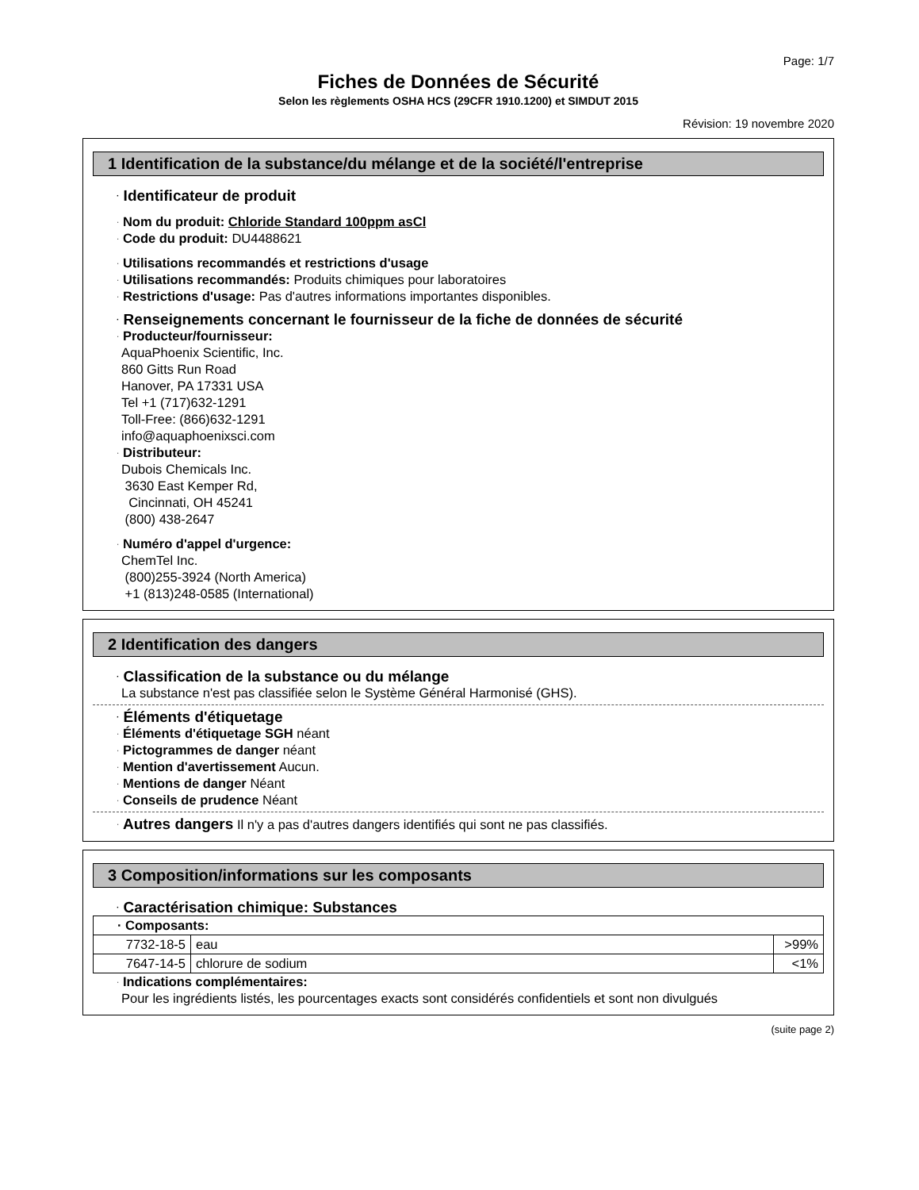Page: 1/7
Fiches de Données de Sécurité
Selon les règlements OSHA HCS (29CFR 1910.1200) et SIMDUT 2015
Révision: 19 novembre 2020
1 Identification de la substance/du mélange et de la société/l'entreprise
· Identificateur de produit
· Nom du produit: Chloride Standard 100ppm asCl
· Code du produit: DU4488621
· Utilisations recommandés et restrictions d'usage
· Utilisations recommandés: Produits chimiques pour laboratoires
· Restrictions d'usage: Pas d'autres informations importantes disponibles.
· Renseignements concernant le fournisseur de la fiche de données de sécurité
· Producteur/fournisseur:
AquaPhoenix Scientific, Inc.
860 Gitts Run Road
Hanover, PA 17331 USA
Tel +1 (717)632-1291
Toll-Free: (866)632-1291
info@aquaphoenixsci.com
· Distributeur:
Dubois Chemicals Inc.
3630 East Kemper Rd,
Cincinnati, OH 45241
(800) 438-2647
· Numéro d'appel d'urgence:
ChemTel Inc.
(800)255-3924 (North America)
+1 (813)248-0585 (International)
2 Identification des dangers
· Classification de la substance ou du mélange
La substance n'est pas classifiée selon le Système Général Harmonisé (GHS).
· Éléments d'étiquetage
· Éléments d'étiquetage SGH néant
· Pictogrammes de danger néant
· Mention d'avertissement Aucun.
· Mentions de danger Néant
· Conseils de prudence Néant
· Autres dangers Il n'y a pas d'autres dangers identifiés qui sont ne pas classifiés.
3 Composition/informations sur les composants
· Caractérisation chimique: Substances
| · Composants: | | |
| 7732-18-5 | eau | >99% |
| 7647-14-5 | chlorure de sodium | <1% |
· Indications complémentaires:
Pour les ingrédients listés, les pourcentages exacts sont considérés confidentiels et sont non divulgués
(suite page 2)